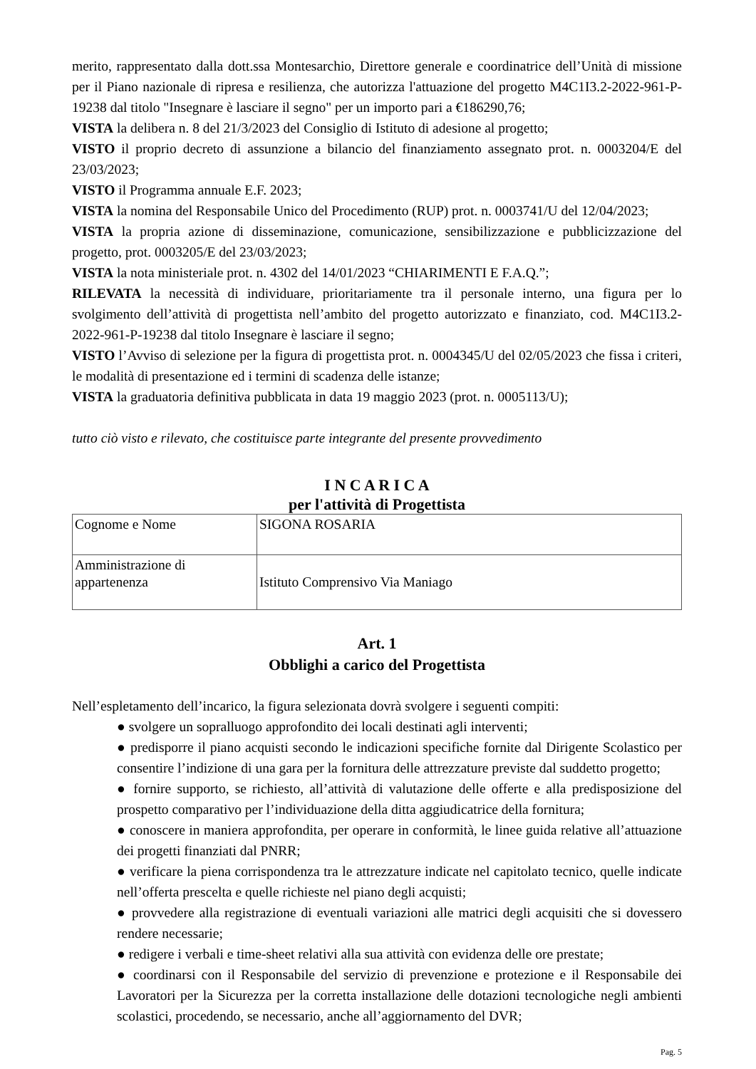merito, rappresentato dalla dott.ssa Montesarchio, Direttore generale e coordinatrice dell’Unità di missione per il Piano nazionale di ripresa e resilienza, che autorizza l'attuazione del progetto M4C1I3.2-2022-961-P-19238 dal titolo "Insegnare è lasciare il segno" per un importo pari a €186290,76;
VISTA la delibera n. 8 del 21/3/2023 del Consiglio di Istituto di adesione al progetto;
VISTO il proprio decreto di assunzione a bilancio del finanziamento assegnato prot. n. 0003204/E del 23/03/2023;
VISTO il Programma annuale E.F. 2023;
VISTA la nomina del Responsabile Unico del Procedimento (RUP) prot. n. 0003741/U del 12/04/2023;
VISTA la propria azione di disseminazione, comunicazione, sensibilizzazione e pubblicizzazione del progetto, prot. 0003205/E del 23/03/2023;
VISTA la nota ministeriale prot. n. 4302 del 14/01/2023 “CHIARIMENTI E F.A.Q.”;
RILEVATA la necessità di individuare, prioritariamente tra il personale interno, una figura per lo svolgimento dell’attività di progettista nell’ambito del progetto autorizzato e finanziato, cod. M4C1I3.2-2022-961-P-19238 dal titolo Insegnare è lasciare il segno;
VISTO l’Avviso di selezione per la figura di progettista prot. n. 0004345/U del 02/05/2023 che fissa i criteri, le modalità di presentazione ed i termini di scadenza delle istanze;
VISTA la graduatoria definitiva pubblicata in data 19 maggio 2023 (prot. n. 0005113/U);
tutto ciò visto e rilevato, che costituisce parte integrante del presente provvedimento
I N C A R I C A
per l'attività di Progettista
| Cognome e Nome | SIGONA ROSARIA |
| Amministrazione di appartenenza | Istituto Comprensivo Via Maniago |
Art. 1
Obblighi a carico del Progettista
Nell’espletamento dell’incarico, la figura selezionata dovrà svolgere i seguenti compiti:
● svolgere un sopralluogo approfondito dei locali destinati agli interventi;
● predisporre il piano acquisti secondo le indicazioni specifiche fornite dal Dirigente Scolastico per consentire l’indizione di una gara per la fornitura delle attrezzature previste dal suddetto progetto;
● fornire supporto, se richiesto, all’attività di valutazione delle offerte e alla predisposizione del prospetto comparativo per l’individuazione della ditta aggiudicatrice della fornitura;
● conoscere in maniera approfondita, per operare in conformità, le linee guida relative all’attuazione dei progetti finanziati dal PNRR;
● verificare la piena corrispondenza tra le attrezzature indicate nel capitolato tecnico, quelle indicate nell’offerta prescelta e quelle richieste nel piano degli acquisti;
● provvedere alla registrazione di eventuali variazioni alle matrici degli acquisiti che si dovessero rendere necessarie;
● redigere i verbali e time-sheet relativi alla sua attività con evidenza delle ore prestate;
● coordinarsi con il Responsabile del servizio di prevenzione e protezione e il Responsabile dei Lavoratori per la Sicurezza per la corretta installazione delle dotazioni tecnologiche negli ambienti scolastici, procedendo, se necessario, anche all’aggiornamento del DVR;
Pag. 5